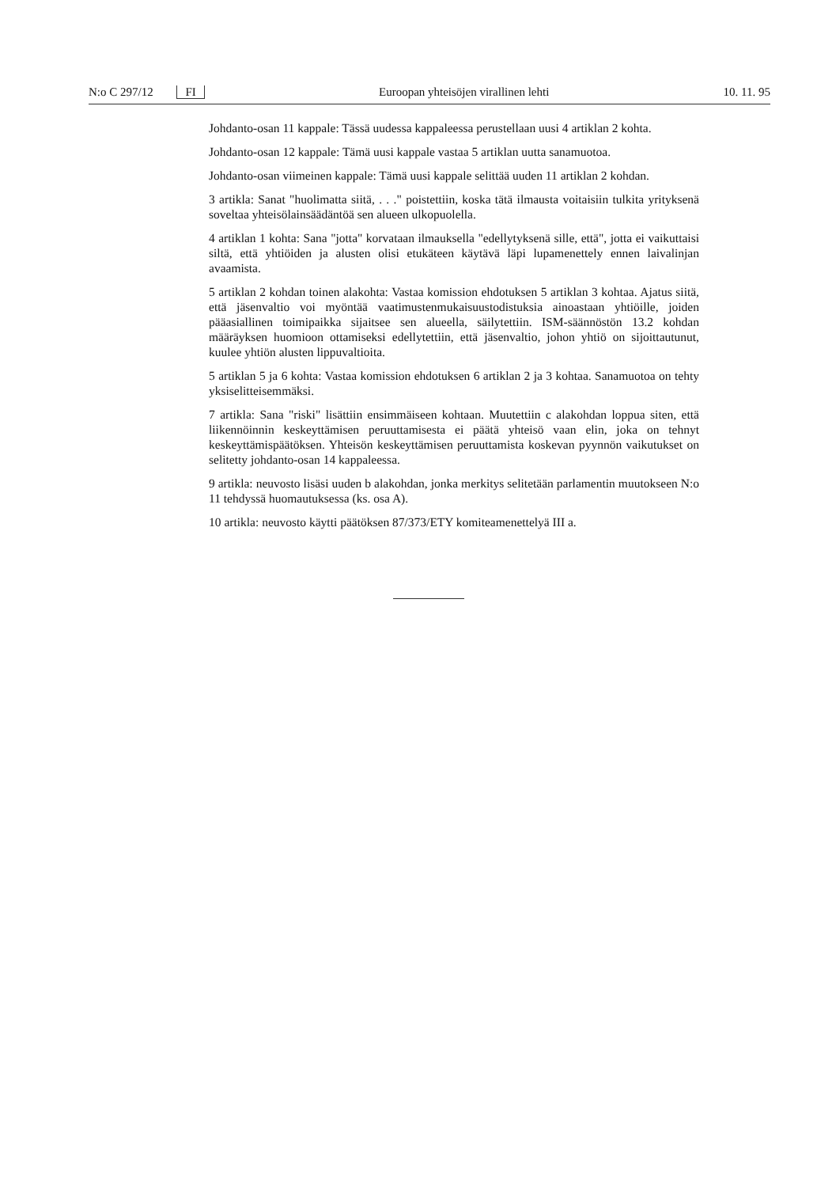N:o C 297/12 FI Euroopan yhteisöjen virallinen lehti 10. 11. 95
Johdanto-osan 11 kappale: Tässä uudessa kappaleessa perustellaan uusi 4 artiklan 2 kohta.
Johdanto-osan 12 kappale: Tämä uusi kappale vastaa 5 artiklan uutta sanamuotoa.
Johdanto-osan viimeinen kappale: Tämä uusi kappale selittää uuden 11 artiklan 2 kohdan.
3 artikla: Sanat "huolimatta siitä, . . ." poistettiin, koska tätä ilmausta voitaisiin tulkita yrityksenä soveltaa yhteisölainsäädäntöä sen alueen ulkopuolella.
4 artiklan 1 kohta: Sana "jotta" korvataan ilmauksella "edellytyksenä sille, että", jotta ei vaikuttaisi siltä, että yhtiöiden ja alusten olisi etukäteen käytävä läpi lupamenettely ennen laivalinjan avaamista.
5 artiklan 2 kohdan toinen alakohta: Vastaa komission ehdotuksen 5 artiklan 3 kohtaa. Ajatus siitä, että jäsenvaltio voi myöntää vaatimustenmukaisuustodistuksia ainoastaan yhtiöille, joiden pääasiallinen toimipaikka sijaitsee sen alueella, säilytettiin. ISM-säännöstön 13.2 kohdan määräyksen huomioon ottamiseksi edellytettiin, että jäsenvaltio, johon yhtiö on sijoittautunut, kuulee yhtiön alusten lippuvaltioita.
5 artiklan 5 ja 6 kohta: Vastaa komission ehdotuksen 6 artiklan 2 ja 3 kohtaa. Sanamuotoa on tehty yksiselitteisemmäksi.
7 artikla: Sana "riski" lisättiin ensimmäiseen kohtaan. Muutettiin c alakohdan loppua siten, että liikennöinnin keskeyttämisen peruuttamisesta ei päätä yhteisö vaan elin, joka on tehnyt keskeyttämispäätöksen. Yhteisön keskeyttämisen peruuttamista koskevan pyynnön vaikutukset on selitetty johdanto-osan 14 kappaleessa.
9 artikla: neuvosto lisäsi uuden b alakohdan, jonka merkitys selitetään parlamentin muutokseen N:o 11 tehdyssä huomautuksessa (ks. osa A).
10 artikla: neuvosto käytti päätöksen 87/373/ETY komiteamenettelyä III a.